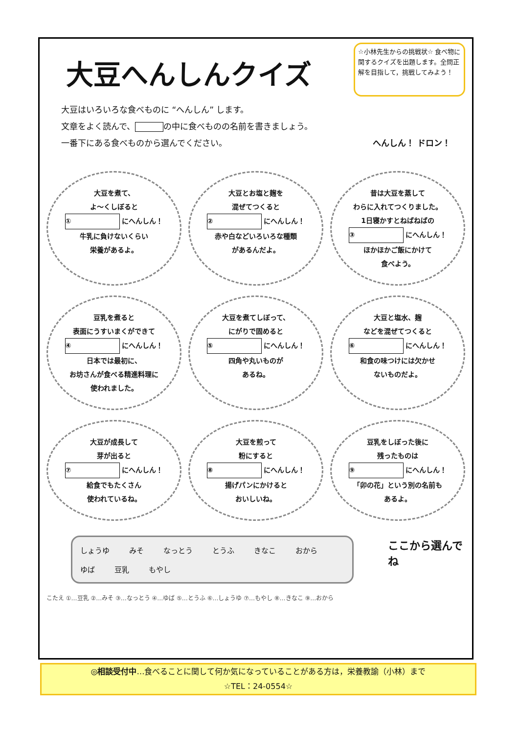大豆へんしんクイズ
☆小林先生からの挑戦状☆ 食べ物に関するクイズを出題します。全問正解を目指して，挑戦してみよう！
大豆はいろいろな食べものに “へんしん” します。
文章をよく読んで、 の中に食べものの名前を書きましょう。
一番下にある食べものから選んでください。 へんしん！ ドロン！
大豆を煮て、
よ～くしぼると
① にへんしん！
牛乳に負けないくらい
栄養があるよ。
大豆とお塩と麹を
混ぜてつくると
② にへんしん！
赤や白などいろいろな種類
があるんだよ。
昔は大豆を蒸して
わらに入れてつくりました。
1日寝かすとねばねばの
③ にへんしん！
ほかほかご飯にかけて
食べよう。
豆乳を煮ると
表面にうすいまくができて
④ にへんしん！
日本では最初に、
お坊さんが食べる精進料理に
使われました。
大豆を煮てしぼって、
にがりで固めると
⑤ にへんしん！
四角や丸いものが
あるね。
大豆と塩水、麹
などを混ぜてつくると
⑥ にへんしん！
和食の味つけには欠かせ
ないものだよ。
大豆が成長して
芽が出ると
⑦ にへんしん！
給食でもたくさん
使われているね。
大豆を煎って
粉にすると
⑧ にへんしん！
揚げパンにかけると
おいしいね。
豆乳をしぼった後に
残ったものは
⑨ にへんしん！
「卯の花」という別の名前も
あるよ。
しょうゆ みそ なっとう とうふ きなこ おから ゆば 豆乳 もやし
ここから選んでね
こたえ ①…豆乳 ②…みそ ③…なっとう ④…ゆば ⑤…とうふ ⑥…しょうゆ ⑦…もやし ⑧…きなこ ⑨…おから
◎相談受付中…食べることに関して何か気になっていることがある方は，栄養教諭（小林）まで
☆TEL：24-0554☆